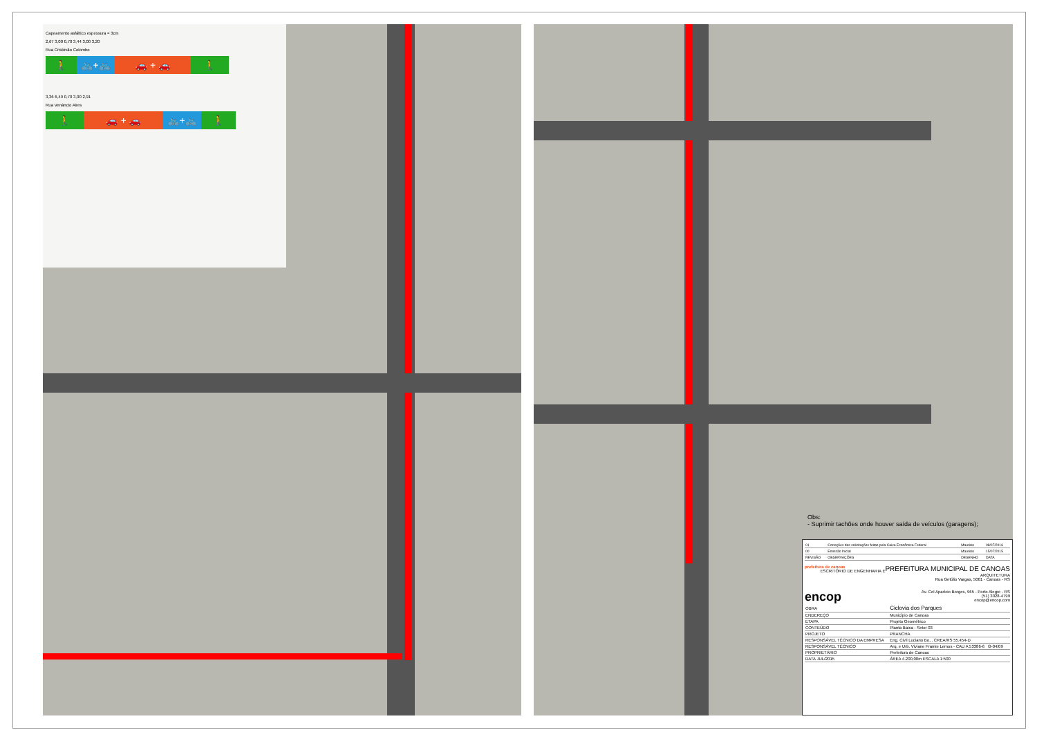Capeamento asfáltico espessura = 3cm
2,67 3,00 0,70 3,44 3,00 3,20
Rua Cristóvão Colombo
🚶 🚲+🚲 🚗 + 🚗 🚶
3,36 6,49 0,70 3,00 2,91
Rua Venâncio Aires
🚶 🚗 + 🚗 🚲+🚲 🚶
Obs:
- Suprimir tachões onde houver saída de veículos (garagens);
| 01 | Correções das solicitações feitas pela Caixa Econômica Federal | Mauricio | 08/07/2016 |
| 00 | Emissão Inicial | Mauricio | 15/07/2015 |
| REVISÃO | OBSERVAÇÕES | DESENHO | DATA |
prefeitura de canoas PREFEITURA MUNICIPAL DE CANOAS
ESCRITÓRIO DE ENGENHARIA E ARQUITETURA
Rua Getúlio Vargas, 5001 - Canoas - RS
encop Av. Cel Aparício Borges, 965 - Porto Alegre - RS
(51) 3028-4799
encop@encop.com
| OBRA | Ciclovia dos Parques |
| ENDEREÇO | Município de Canoas |
| ETAPA | Projeto Geométrico |
| CONTEÚDO | Planta Baixa - Setor 03 |
| PROJETO | PRANCHA |
| RESPONSÁVEL TÉCNICO DA EMPRESA | Eng. Civil Luciano Bo... CREA/RS 55.454-D |
| RESPONSÁVEL TÉCNICO | Arq. e Urb. Viviane Franke Lemos - CAU A 53386-6 G-04/09 |
| PROPRIETÁRIO | Prefeitura de Canoas |
| DATA JUL/2015 | ÁREA 4.200,00m ESCALA 1:500 |